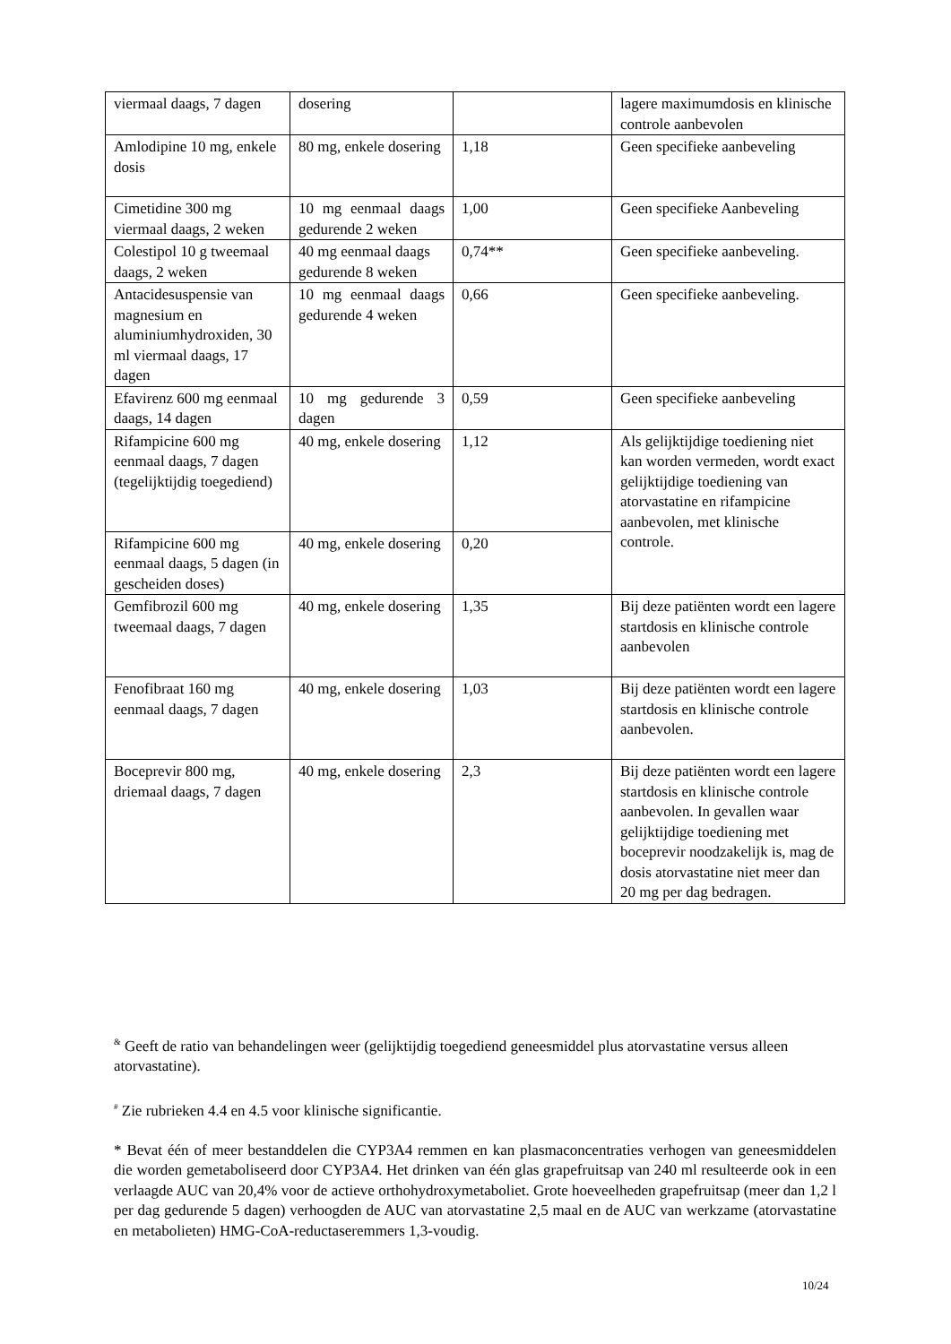| viermaal daags, 7 dagen | dosering | | lagere maximumdosis en klinische controle aanbevolen |
| Amlodipine 10 mg, enkele dosis | 80 mg, enkele dosering | 1,18 | Geen specifieke aanbeveling |
| Cimetidine 300 mg viermaal daags, 2 weken | 10 mg eenmaal daags gedurende 2 weken | 1,00 | Geen specifieke Aanbeveling |
| Colestipol 10 g tweemaal daags, 2 weken | 40 mg eenmaal daags gedurende 8 weken | 0,74** | Geen specifieke aanbeveling. |
| Antacidesuspensie van magnesium en aluminiumhydroxiden, 30 ml viermaal daags, 17 dagen | 10 mg eenmaal daags gedurende 4 weken | 0,66 | Geen specifieke aanbeveling. |
| Efavirenz 600 mg eenmaal daags, 14 dagen | 10 mg gedurende 3 dagen | 0,59 | Geen specifieke aanbeveling |
| Rifampicine 600 mg eenmaal daags, 7 dagen (tegelijktijdig toegediend) | 40 mg, enkele dosering | 1,12 | Als gelijktijdige toediening niet kan worden vermeden, wordt exact gelijktijdige toediening van atorvastatine en rifampicine aanbevolen, met klinische controle. |
| Rifampicine 600 mg eenmaal daags, 5 dagen (in gescheiden doses) | 40 mg, enkele dosering | 0,20 | |
| Gemfibrozil 600 mg tweemaal daags, 7 dagen | 40 mg, enkele dosering | 1,35 | Bij deze patiënten wordt een lagere startdosis en klinische controle aanbevolen |
| Fenofibraat 160 mg eenmaal daags, 7 dagen | 40 mg, enkele dosering | 1,03 | Bij deze patiënten wordt een lagere startdosis en klinische controle aanbevolen. |
| Boceprevir 800 mg, driemaal daags, 7 dagen | 40 mg, enkele dosering | 2,3 | Bij deze patiënten wordt een lagere startdosis en klinische controle aanbevolen. In gevallen waar gelijktijdige toediening met boceprevir noodzakelijk is, mag de dosis atorvastatine niet meer dan 20 mg per dag bedragen. |
<sup>&</sup> Geeft de ratio van behandelingen weer (gelijktijdig toegediend geneesmiddel plus atorvastatine versus alleen atorvastatine).
<sup>#</sup> Zie rubrieken 4.4 en 4.5 voor klinische significantie.
* Bevat één of meer bestanddelen die CYP3A4 remmen en kan plasmaconcentraties verhogen van geneesmiddelen die worden gemetaboliseerd door CYP3A4. Het drinken van één glas grapefruitsap van 240 ml resulteerde ook in een verlaagde AUC van 20,4% voor de actieve orthohydroxymetaboliet. Grote hoeveelheden grapefruitsap (meer dan 1,2 l per dag gedurende 5 dagen) verhoogden de AUC van atorvastatine 2,5 maal en de AUC van werkzame (atorvastatine en metabolieten) HMG-CoA-reductaseremmers 1,3-voudig.
10/24